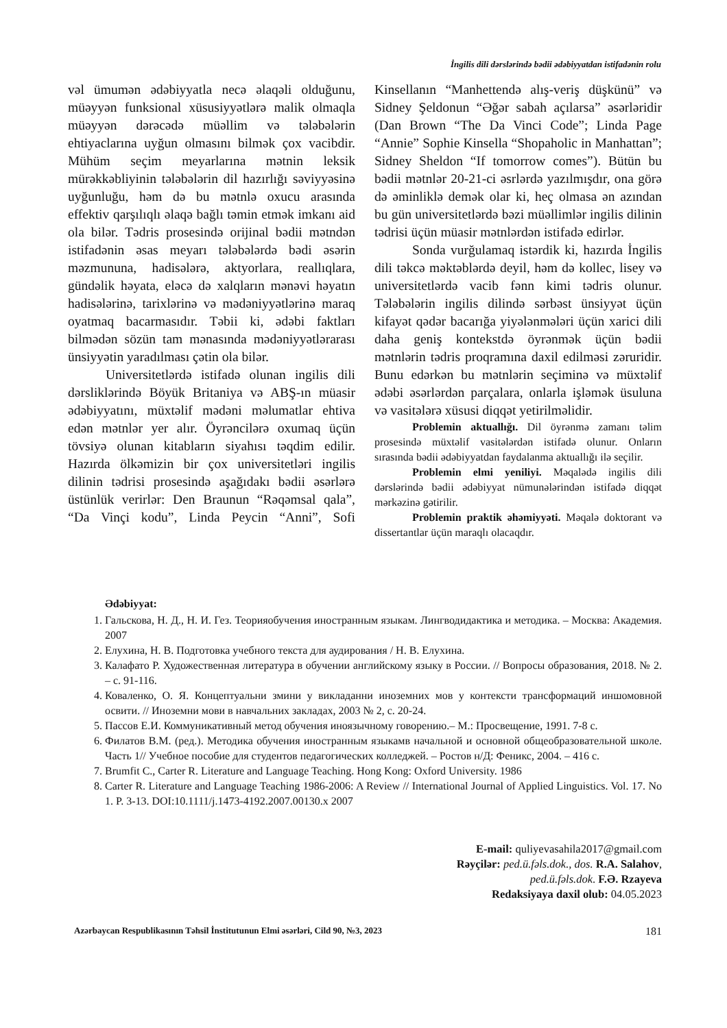İngilis dili dərslərində bədii ədəbiyyatdan istifadənin rolu
vəl ümumən ədəbiyyatla necə əlaqəli olduğunu, müəyyən funksional xüsusiyyətlərə malik olmaqla müəyyən dərəcədə müəllim və tələbələrin ehtiyaclarına uyğun olmasını bilmək çox vacibdir. Mühüm seçim meyarlarına mətnin leksik mürəkkəbliyinin tələbələrin dil hazırlığı səviyyəsinə uyğunluğu, həm də bu mətnlə oxucu arasında effektiv qarşılıqlı əlaqə bağlı təmin etmək imkanı aid ola bilər. Tədris prosesində orijinal bədii mətndən istifadənin əsas meyarı tələbələrdə bədi əsərin məzmununa, hadisələrə, aktyorlara, reallıqlara, gündəlik həyata, eləcə də xalqların mənəvi həyatın hadisələrinə, tarixlərinə və mədəniyyətlərinə maraq oyatmaq bacarmasıdır. Təbii ki, ədəbi faktları bilmədən sözün tam mənasında mədəniyyətlərarası ünsiyyətin yaradılması çətin ola bilər.
Universitetlərdə istifadə olunan ingilis dili dərsliklərində Böyük Britaniya və ABŞ-ın müasir ədəbiyyatını, müxtəlif mədəni məlumatlar ehtiva edən mətnlər yer alır. Öyrəncilərə oxumaq üçün tövsiyə olunan kitabların siyahısı təqdim edilir. Hazırda ölkəmizin bir çox universitetləri ingilis dilinin tədrisi prosesində aşağıdakı bədii əsərlərə üstünlük verirlər: Den Braunun “Rəqəmsal qala”, “Da Vinçi kodu”, Linda Peycin “Anni”, Sofi Kinsellanın “Manhettendə alış-veriş düşkünü” və Sidney Şeldonun “Əğər sabah açılarsa” əsərləridir (Dan Brown “The Da Vinci Code”; Linda Page “Annie” Sophie Kinsella “Shopaholic in Manhattan”; Sidney Sheldon “If tomorrow comes”). Bütün bu bədii mətnlər 20-21-ci əsrlərdə yazılmışdır, ona görə də əminliklə demək olar ki, heç olmasa ən azından bu gün universitetlərdə bəzi müəllimlər ingilis dilinin tədrisi üçün müasir mətnlərdən istifadə edirlər.
Sonda vurğulamaq istərdik ki, hazırda İngilis dili təkcə məktəblərdə deyil, həm də kollec, lisey və universitetlərdə vacib fənn kimi tədris olunur. Tələbələrin ingilis dilində sərbəst ünsiyyət üçün kifayət qədər bacarığa yiyələnmələri üçün xarici dili daha geniş kontekstdə öyrənmək üçün bədii mətnlərin tədris proqramına daxil edilməsi zəruridir. Bunu edərkən bu mətnlərin seçiminə və müxtəlif ədəbi əsərlərdən parçalara, onlarla işləmək üsuluna və vasitələrə xüsusi diqqət yetirilməlidir.
Problemin aktuallığı. Dil öyrənmə zamanı təlim prosesində müxtəlif vasitələrdən istifadə olunur. Onların sırasında bədii ədəbiyyatdan faydalanma aktuallığı ilə seçilir.
Problemin elmi yeniliyi. Məqalədə ingilis dili dərslərində bədii ədəbiyyat nümunələrindən istifadə diqqət mərkəzinə gətirilir.
Problemin praktik əhəmiyyəti. Məqalə doktorant və dissertantlar üçün maraqlı olacaqdır.
Ədəbiyyat:
1. Гальскова, Н. Д., Н. И. Гез. Теорияобучения иностранным языкам. Лингводидактика и методика. – Москва: Академия. 2007
2. Елухина, Н. В. Подготовка учебного текста для аудирования / Н. В. Елухина.
3. Калафато Р. Художественная литература в обучении английскому языку в России. // Вопросы образования, 2018. № 2. – с. 91-116.
4. Коваленко, О. Я. Концептуальни змини у викладанни иноземних мов у контексти трансформаций иншомовной освити. // Иноземни мови в навчальних закладах, 2003 № 2, с. 20-24.
5. Пассов Е.И. Коммуникативный метод обучения иноязычному говорению.– М.: Просвещение, 1991. 7-8 с.
6. Филатов В.М. (ред.). Методика обучения иностранным языкамв начальной и основной общеобразовательной школе. Часть 1// Учебное пособие для студентов педагогических колледжей. – Ростов н/Д: Феникс, 2004. – 416 с.
7. Brumfit C., Carter R. Literature and Language Teaching. Hong Kong: Oxford University. 1986
8. Carter R. Literature and Language Teaching 1986-2006: A Review // International Journal of Applied Linguistics. Vol. 17. No 1. P. 3-13. DOI:10.1111/j.1473-4192.2007.00130.x 2007
E-mail: quliyevasahila2017@gmail.com
Rəyçilər: ped.ü.fəls.dok., dos. R.A. Salahov,
ped.ü.fəls.dok. F.Ə. Rzayeva
Redaksiyaya daxil olub: 04.05.2023
Azərbaycan Respublikasının Təhsil İnstitutunun Elmi əsərləri, Cild 90, №3, 2023 181